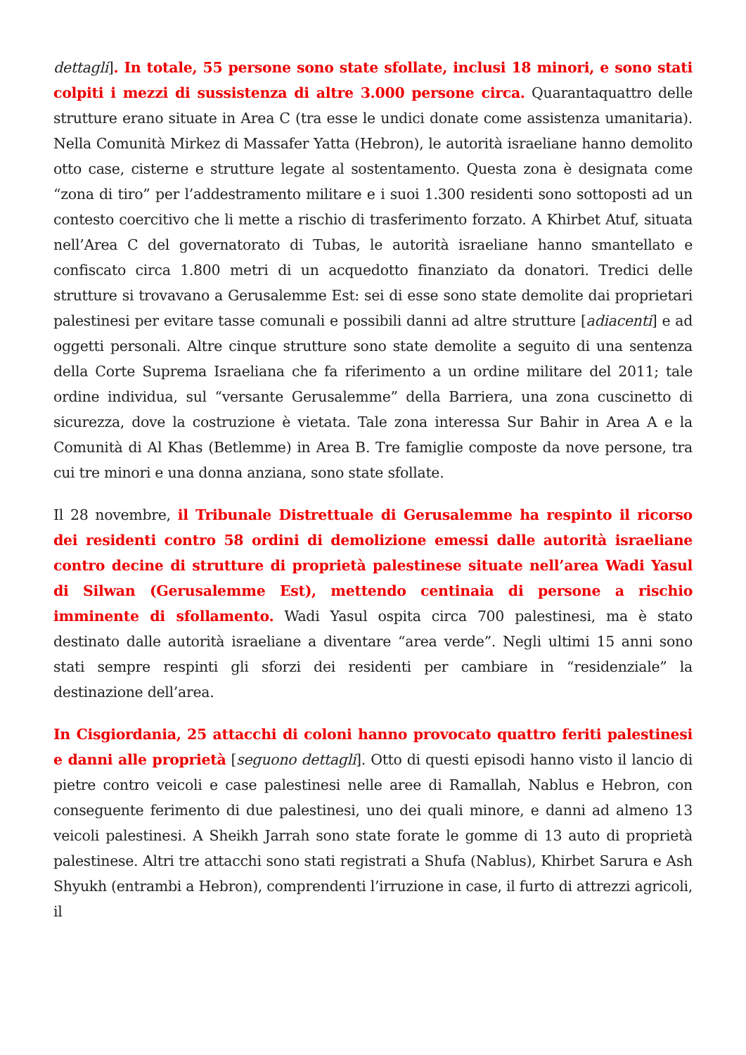dettagli]. In totale, 55 persone sono state sfollate, inclusi 18 minori, e sono stati colpiti i mezzi di sussistenza di altre 3.000 persone circa. Quarantaquattro delle strutture erano situate in Area C (tra esse le undici donate come assistenza umanitaria). Nella Comunità Mirkez di Massafer Yatta (Hebron), le autorità israeliane hanno demolito otto case, cisterne e strutture legate al sostentamento. Questa zona è designata come “zona di tiro” per l’addestramento militare e i suoi 1.300 residenti sono sottoposti ad un contesto coercitivo che li mette a rischio di trasferimento forzato. A Khirbet Atuf, situata nell’Area C del governatorato di Tubas, le autorità israeliane hanno smantellato e confiscato circa 1.800 metri di un acquedotto finanziato da donatori. Tredici delle strutture si trovavano a Gerusalemme Est: sei di esse sono state demolite dai proprietari palestinesi per evitare tasse comunali e possibili danni ad altre strutture [adiacenti] e ad oggetti personali. Altre cinque strutture sono state demolite a seguito di una sentenza della Corte Suprema Israeliana che fa riferimento a un ordine militare del 2011; tale ordine individua, sul “versante Gerusalemme” della Barriera, una zona cuscinetto di sicurezza, dove la costruzione è vietata. Tale zona interessa Sur Bahir in Area A e la Comunità di Al Khas (Betlemme) in Area B. Tre famiglie composte da nove persone, tra cui tre minori e una donna anziana, sono state sfollate.
Il 28 novembre, il Tribunale Distrettuale di Gerusalemme ha respinto il ricorso dei residenti contro 58 ordini di demolizione emessi dalle autorità israeliane contro decine di strutture di proprietà palestinese situate nell’area Wadi Yasul di Silwan (Gerusalemme Est), mettendo centinaia di persone a rischio imminente di sfollamento. Wadi Yasul ospita circa 700 palestinesi, ma è stato destinato dalle autorità israeliane a diventare “area verde”. Negli ultimi 15 anni sono stati sempre respinti gli sforzi dei residenti per cambiare in “residenziale” la destinazione dell’area.
In Cisgiordania, 25 attacchi di coloni hanno provocato quattro feriti palestinesi e danni alle proprietà [seguono dettagli]. Otto di questi episodi hanno visto il lancio di pietre contro veicoli e case palestinesi nelle aree di Ramallah, Nablus e Hebron, con conseguente ferimento di due palestinesi, uno dei quali minore, e danni ad almeno 13 veicoli palestinesi. A Sheikh Jarrah sono state forate le gomme di 13 auto di proprietà palestinese. Altri tre attacchi sono stati registrati a Shufa (Nablus), Khirbet Sarura e Ash Shyukh (entrambi a Hebron), comprendenti l’irruzione in case, il furto di attrezzi agricoli, il